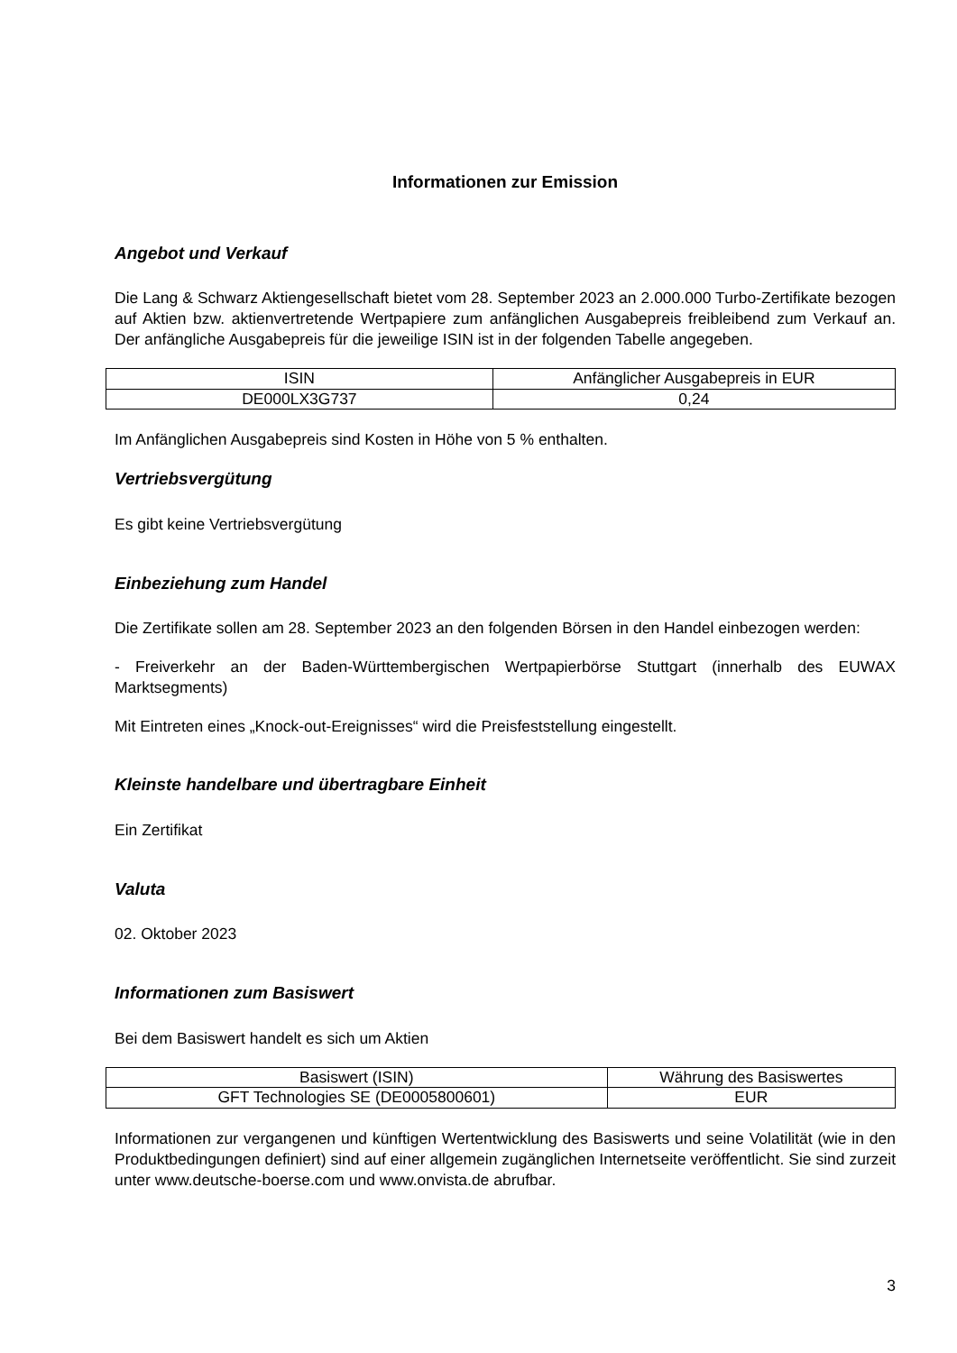Informationen zur Emission
Angebot und Verkauf
Die Lang & Schwarz Aktiengesellschaft bietet vom 28. September 2023 an 2.000.000 Turbo-Zertifikate bezogen auf Aktien bzw. aktienvertretende Wertpapiere zum anfänglichen Ausgabepreis freibleibend zum Verkauf an. Der anfängliche Ausgabepreis für die jeweilige ISIN ist in der folgenden Tabelle angegeben.
| ISIN | Anfänglicher Ausgabepreis in EUR |
| --- | --- |
| DE000LX3G737 | 0,24 |
Im Anfänglichen Ausgabepreis sind Kosten in Höhe von 5 % enthalten.
Vertriebsvergütung
Es gibt keine Vertriebsvergütung
Einbeziehung zum Handel
Die Zertifikate sollen am 28. September 2023 an den folgenden Börsen in den Handel einbezogen werden:
- Freiverkehr an der Baden-Württembergischen Wertpapierbörse Stuttgart (innerhalb des EUWAX Marktsegments)
Mit Eintreten eines „Knock-out-Ereignisses“ wird die Preisfeststellung eingestellt.
Kleinste handelbare und übertragbare Einheit
Ein Zertifikat
Valuta
02. Oktober 2023
Informationen zum Basiswert
Bei dem Basiswert handelt es sich um Aktien
| Basiswert (ISIN) | Währung des Basiswertes |
| --- | --- |
| GFT Technologies SE (DE0005800601) | EUR |
Informationen zur vergangenen und künftigen Wertentwicklung des Basiswerts und seine Volatilität (wie in den Produktbedingungen definiert) sind auf einer allgemein zugänglichen Internetseite veröffentlicht. Sie sind zurzeit unter www.deutsche-boerse.com und www.onvista.de abrufbar.
3